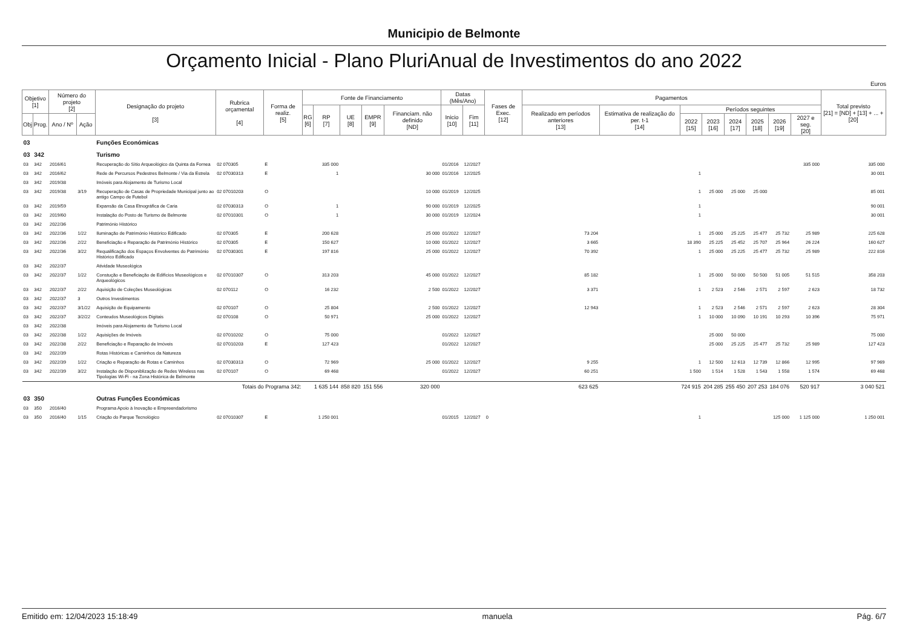Municipio de Belmonte
Orçamento Inicial - Plano PluriAnual de Investimentos do ano 2022
Euros
| Objetivo [1] | | Número do projeto [2] | | Designação do projeto [3] | Rubrica orçamental [4] | Forma de realiz. [5] | Fonte de Financiamento | | | | | Datas (Mês/Ano) | | Fases de Exec. [12] | Pagamentos | | | | | | | | Total previsto [21] = [ND] + [13] + ... + [20] |
| --- | --- | --- | --- | --- | --- | --- | --- | --- | --- | --- | --- | --- | --- | --- | --- | --- | --- | --- | --- | --- | --- | --- | --- |
| | | | | | | | RG [6] | RP [7] | UE [8] | EMPR [9] | Financiam. não definido [ND] | Inicio [10] | Fim [11] | | Realizado em períodos anteriores [13] | Estimativa de realização do per. t-1 [14] | Períodos seguintes | | | | | | |
| Obj | Prog. | Ano / Nº | Ação | | | | | | | | | | | | | | 2022 [15] | 2023 [16] | 2024 [17] | 2025 [18] | 2026 [19] | 2027 e seg. [20] | |
| 03 | | | | Funções Económicas | | | | | | | | | | | | | | | | | | | |
| 03 | 342 | | | Turismo | | | | | | | | | | | | | | | | | | | |
| 03 | 342 | 2016/61 | | Recuperação do Sítio Arqueológico da Quinta da Fornea | 02 070305 | E | | 335 000 | | | | 01/2016 | 12/2027 | | | | | | | | | 335 000 | 335 000 |
| 03 | 342 | 2016/62 | | Rede de Percursos Pedestres Belmonte / Via da Estrela | 02 07030313 | E | | 1 | | | 30 000 | 01/2016 | 12/2025 | | | | 1 | | | | | | 30 001 |
| 03 | 342 | 2019/38 | | Imóveis para Alojamento de Turismo Local | | | | | | | | | | | | | | | | | | | |
| 03 | 342 | 2019/38 | 3/19 | Recuperação de Casas de Propriedade Municipal junto ao antigo Campo de Futebol | 02 07010203 | O | | | | | 10 000 | 01/2019 | 12/2025 | | | | 1 | 25 000 | 25 000 | 25 000 | | | 85 001 |
| 03 | 342 | 2019/59 | | Expansão da Casa Etnográfica de Caria | 02 07030313 | O | | 1 | | | 90 000 | 01/2019 | 12/2025 | | | | 1 | | | | | | 90 001 |
| 03 | 342 | 2019/60 | | Instalação do Posto de Turismo de Belmonte | 02 07010301 | O | | 1 | | | 30 000 | 01/2019 | 12/2024 | | | | 1 | | | | | | 30 001 |
| 03 | 342 | 2022/36 | | Património Histórico | | | | | | | | | | | | | | | | | | | |
| 03 | 342 | 2022/36 | 1/22 | Iluminação de Património Histórico Edificado | 02 070305 | E | | 200 628 | | | 25 000 | 01/2022 | 12/2027 | | 73 204 | | 1 | 25 000 | 25 225 | 25 477 | 25 732 | 25 989 | 225 628 |
| 03 | 342 | 2022/36 | 2/22 | Beneficiação e Reparação de Património Histórico | 02 070305 | E | | 150 627 | | | 10 000 | 01/2022 | 12/2027 | | 3 665 | | 18 390 | 25 225 | 25 452 | 25 707 | 25 964 | 26 224 | 160 627 |
| 03 | 342 | 2022/36 | 3/22 | Requalificação dos Espaços Envolventes do Património Histórico Edificado | 02 07030301 | E | | 197 816 | | | 25 000 | 01/2022 | 12/2027 | | 70 392 | | 1 | 25 000 | 25 225 | 25 477 | 25 732 | 25 989 | 222 816 |
| 03 | 342 | 2022/37 | | Atividade Museológica | | | | | | | | | | | | | | | | | | | |
| 03 | 342 | 2022/37 | 1/22 | Constução e Beneficiação de Edifícios Museológicos e Arqueológicos | 02 07010307 | O | | 313 203 | | | 45 000 | 01/2022 | 12/2027 | | 85 182 | | 1 | 25 000 | 50 000 | 50 500 | 51 005 | 51 515 | 358 203 |
| 03 | 342 | 2022/37 | 2/22 | Aquisição de Coleções Museológicas | 02 070112 | O | | 16 232 | | | 2 500 | 01/2022 | 12/2027 | | 3 371 | | 1 | 2 523 | 2 546 | 2 571 | 2 597 | 2 623 | 18 732 |
| 03 | 342 | 2022/37 | 3 | Outros Investimentos | | | | | | | | | | | | | | | | | | | |
| 03 | 342 | 2022/37 | 3/1/22 | Aquisição de Equipamento | 02 070107 | O | | 25 804 | | | 2 500 | 01/2022 | 12/2027 | | 12 943 | | 1 | 2 523 | 2 546 | 2 571 | 2 597 | 2 623 | 28 304 |
| 03 | 342 | 2022/37 | 3/2/22 | Conteudos Museológicos Digitais | 02 070108 | O | | 50 971 | | | 25 000 | 01/2022 | 12/2027 | | | | 1 | 10 000 | 10 090 | 10 191 | 10 293 | 10 396 | 75 971 |
| 03 | 342 | 2022/38 | | Imóveis para Alojamento de Turismo Local | | | | | | | | | | | | | | | | | | | |
| 03 | 342 | 2022/38 | 1/22 | Aquisições de Imóveis | 02 07010202 | O | | 75 000 | | | | 01/2022 | 12/2027 | | | | | 25 000 | 50 000 | | | | 75 000 |
| 03 | 342 | 2022/38 | 2/22 | Beneficiação e Reparação de Imóveis | 02 07010203 | E | | 127 423 | | | | 01/2022 | 12/2027 | | | | | 25 000 | 25 225 | 25 477 | 25 732 | 25 989 | 127 423 |
| 03 | 342 | 2022/39 | | Rotas Históricas e Caminhos da Natureza | | | | | | | | | | | | | | | | | | | |
| 03 | 342 | 2022/39 | 1/22 | Criação e Reparação de Rotas e Caminhos | 02 07030313 | O | | 72 969 | | | 25 000 | 01/2022 | 12/2027 | | 9 255 | | 1 | 12 500 | 12 613 | 12 739 | 12 866 | 12 995 | 97 969 |
| 03 | 342 | 2022/39 | 3/22 | Instalação de Disponiblização de Redes Wireless nas Tipologias Wi-Fi - na Zona Histórica de Belmonte | 02 070107 | O | | 69 468 | | | | 01/2022 | 12/2027 | | 60 251 | | 1 500 | 1 514 | 1 528 | 1 543 | 1 558 | 1 574 | 69 468 |
| Totais do Programa 342: | | | | | | | | 1 635 144 | 858 820 | 151 556 | 320 000 | | | | 623 625 | | 724 915 | 204 285 | 255 450 | 207 253 | 184 076 | 520 917 | 3 040 521 |
| 03 | 350 | | | Outras Funções Económicas | | | | | | | | | | | | | | | | | | | |
| 03 | 350 | 2016/40 | | Programa Apoio à Inovação e Empreendadorismo | | | | | | | | | | | | | | | | | | | |
| 03 | 350 | 2016/40 | 1/15 | Criação do Parque Tecnológico | 02 07010307 | E | | 1 250 001 | | | | 01/2015 | 12/2027 | 0 | | | 1 | | | | 125 000 | 1 125 000 | 1 250 001 |
Emitido em: 12/04/2023 15:18:49 manuela Pág. 6/7